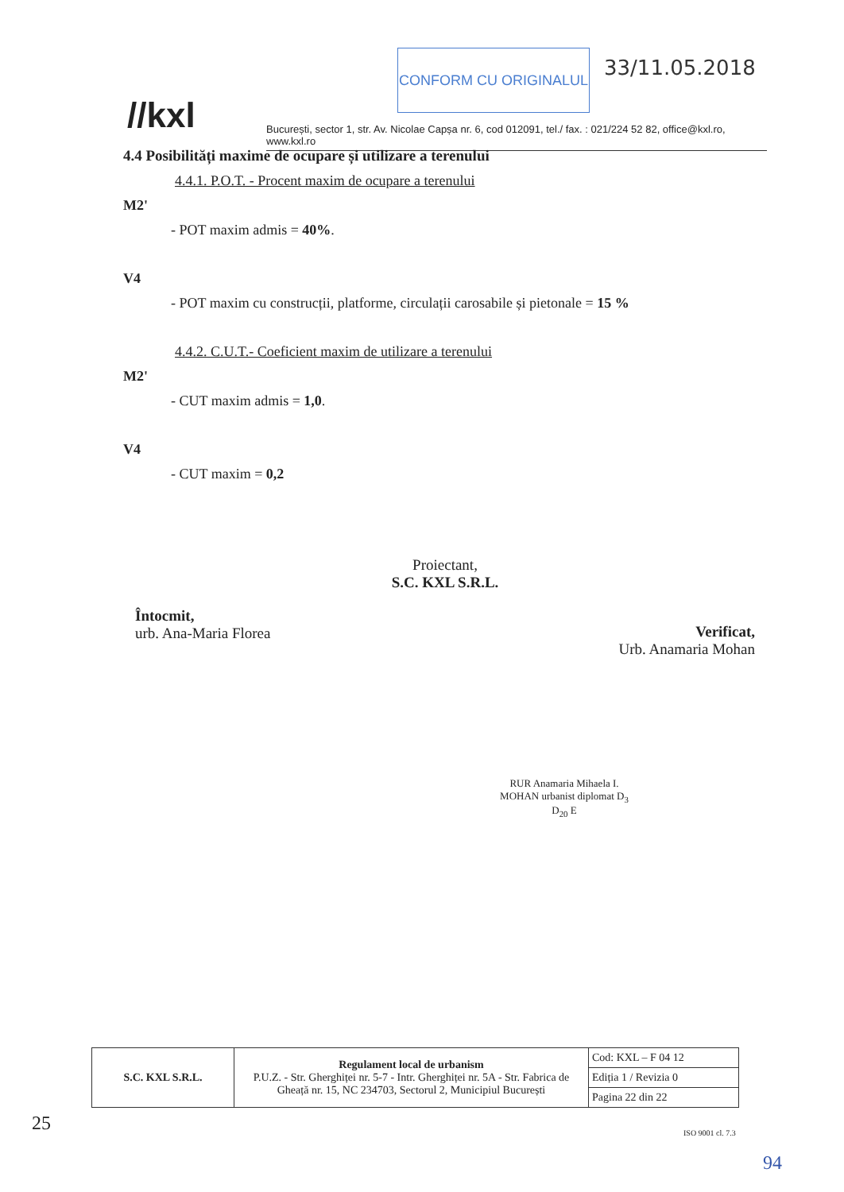//kxl
CONFORM CU ORIGINALUL 33/11.05.2018
București, sector 1, str. Av. Nicolae Capșa nr. 6, cod 012091, tel./ fax. : 021/224 52 82, office@kxl.ro, www.kxl.ro
4.4 Posibilități maxime de ocupare și utilizare a terenului
4.4.1. P.O.T. - Procent maxim de ocupare a terenului
M2'
- POT maxim admis = 40%.
V4
- POT maxim cu construcții, platforme, circulații carosabile și pietonale = 15 %
4.4.2. C.U.T.- Coeficient maxim de utilizare a terenului
M2'
- CUT maxim admis = 1,0.
V4
- CUT maxim = 0,2
Proiectant,
S.C. KXL S.R.L.
Întocmit,
urb. Ana-Maria Florea
Verificat,
Urb. Anamaria Mohan
RUR Anamaria Mihaela I. MOHAN urbanist diplomat D<sub>3</sub> D<sub>20</sub> E
| S.C. KXL S.R.L. | Regulament local de urbanism P.U.Z. - Str. Gherghiței nr. 5-7 - Intr. Gherghiței nr. 5A - Str. Fabrica de Gheață nr. 15, NC 234703, Sectorul 2, Municipiul București | Cod: KXL – F 04 12 |
| | | Ediția 1 / Revizia 0 |
| | | Pagina 22 din 22 |
ISO 9001 cl. 7.3
25
94